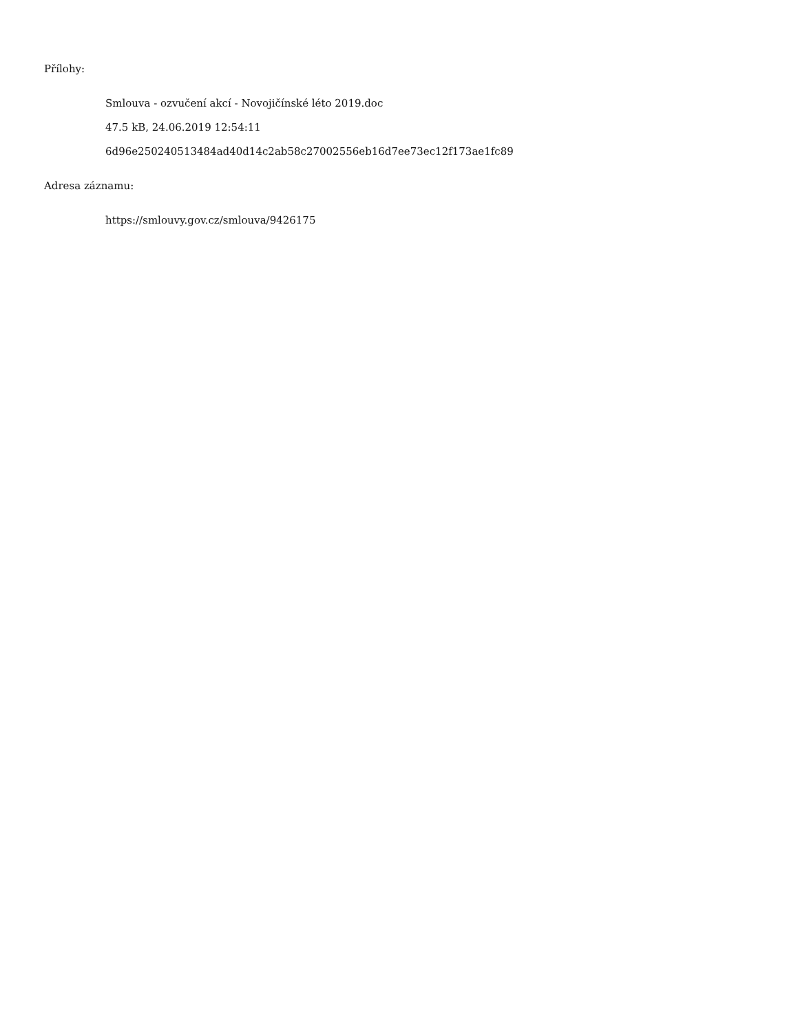Přílohy:
Smlouva - ozvučení akcí - Novojičínské léto 2019.doc
47.5 kB, 24.06.2019 12:54:11
6d96e250240513484ad40d14c2ab58c27002556eb16d7ee73ec12f173ae1fc89
Adresa záznamu:
https://smlouvy.gov.cz/smlouva/9426175